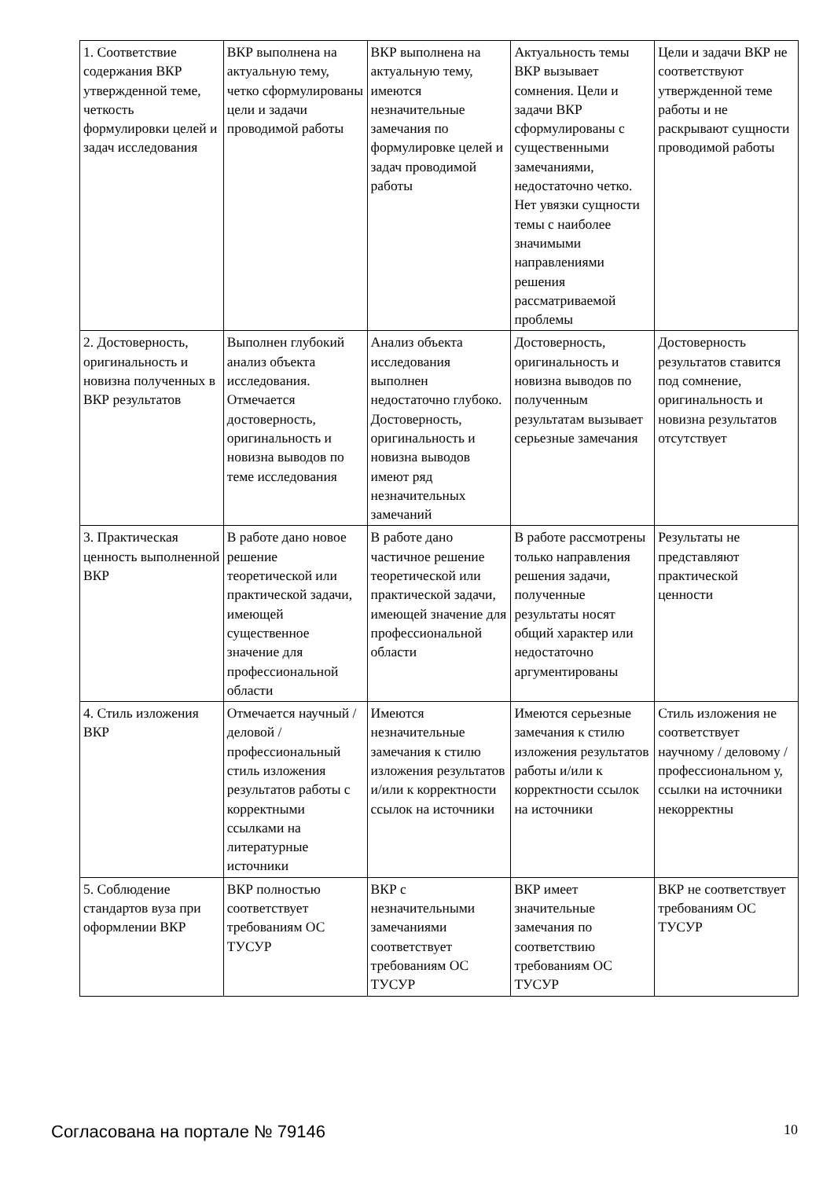| 1. Соответствие содержания ВКР утвержденной теме, четкость формулировки целей и задач исследования | ВКР выполнена на актуальную тему, четко сформулированы цели и задачи проводимой работы | ВКР выполнена на актуальную тему, имеются незначительные замечания по формулировке целей и задач проводимой работы | Актуальность темы ВКР вызывает сомнения. Цели и задачи ВКР сформулированы с существенными замечаниями, недостаточно четко. Нет увязки сущности темы с наиболее значимыми направлениями решения рассматриваемой проблемы | Цели и задачи ВКР не соответствуют утвержденной теме работы и не раскрывают сущности проводимой работы |
| 2. Достоверность, оригинальность и новизна полученных в ВКР результатов | Выполнен глубокий анализ объекта исследования. Отмечается достоверность, оригинальность и новизна выводов по теме исследования | Анализ объекта исследования выполнен недостаточно глубоко. Достоверность, оригинальность и новизна выводов имеют ряд незначительных замечаний | Достоверность, оригинальность и новизна выводов по полученным результатам вызывает серьезные замечания | Достоверность результатов ставится под сомнение, оригинальность и новизна результатов отсутствует |
| 3. Практическая ценность выполненной ВКР | В работе дано новое решение теоретической или практической задачи, имеющей существенное значение для профессиональной области | В работе дано частичное решение теоретической или практической задачи, имеющей значение для профессиональной области | В работе рассмотрены только направления решения задачи, полученные результаты носят общий характер или недостаточно аргументированы | Результаты не представляют практической ценности |
| 4. Стиль изложения ВКР | Отмечается научный / деловой / профессиональный стиль изложения результатов работы с корректными ссылками на литературные источники | Имеются незначительные замечания к стилю изложения результатов и/или к корректности ссылок на источники | Имеются серьезные замечания к стилю изложения результатов работы и/или к корректности ссылок на источники | Стиль изложения не соответствует научному / деловому / профессиональном у, ссылки на источники некорректны |
| 5. Соблюдение стандартов вуза при оформлении ВКР | ВКР полностью соответствует требованиям ОС ТУСУР | ВКР с незначительными замечаниями соответствует требованиям ОС ТУСУР | ВКР имеет значительные замечания по соответствию требованиям ОС ТУСУР | ВКР не соответствует требованиям ОС ТУСУР |
Согласована на портале № 79146 10